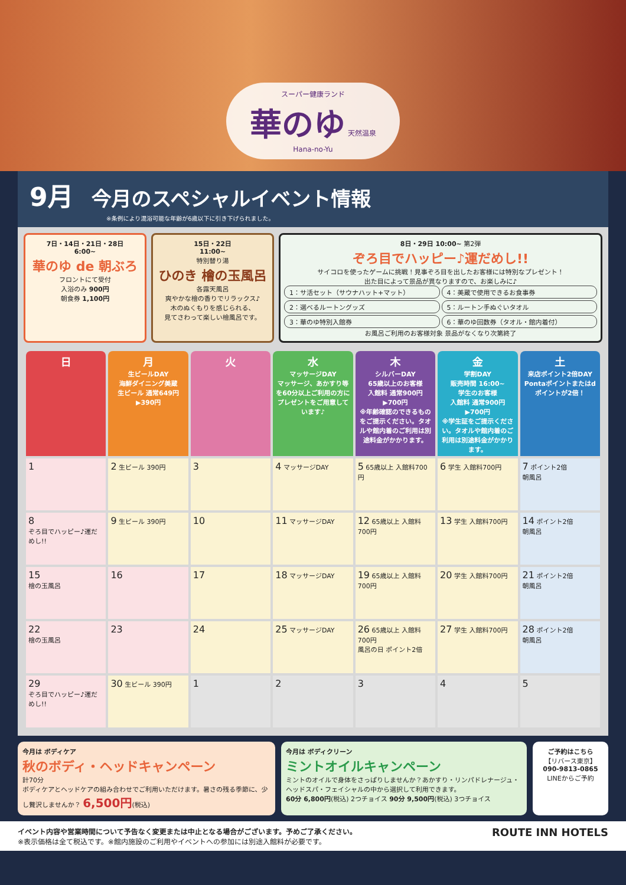スーパー健康ランド
華のゆ 天然温泉
Hana-no-Yu
9月 今月のスペシャルイベント情報
※条例により混浴可能な年齢が6歳以下に引き下げられました。
7日・14日・21日・28日
6:00~
華のゆ de 朝ぶろ
フロントにて受付
入浴のみ 900円
朝食券 1,100円
15日・22日
11:00~
特別替り湯
ひのき 檜の玉風呂
各露天風呂
爽やかな檜の香りでリラックス♪
木のぬくもりを感じられる、
見てさわって楽しい檜風呂です。
8日・29日 10:00~ 第2弾
ぞろ目でハッピー♪運だめし!!
サイコロを使ったゲームに挑戦！見事ぞろ目を出したお客様には特別なプレゼント！
出た目によって景品が異なりますので、お楽しみに♪
1：サ活セット（サウナハット+マット） 4：美蔵で使用できるお食事券 2：選べるルートングッズ 5：ルートン手ぬぐいタオル 3：華のゆ特別入館券 6：華のゆ回数券（タオル・館内着付）
お風呂ご利用のお客様対象 景品がなくなり次第終了
| 日 | 月 生ビールDAY 海鮮ダイニング美蔵 生ビール 通常649円 ▶390円 | 火 | 水 マッサージDAY マッサージ、あかすり等を60分以上ご利用の方に プレゼントをご用意しています♪ | 木 シルバーDAY 65歳以上のお客様 入館料 通常900円 ▶700円 ※年齢確認のできるものをご提示ください。タオルや館内着のご利用は別途料金がかかります。 | 金 学割DAY 販売時間 16:00~ 学生のお客様 入館料 通常900円 ▶700円 ※学生証をご提示ください。タオルや館内着のご利用は別途料金がかかります。 | 土 来店ポイント2倍DAY Pontaポイントまたはdポイントが2倍！ |
| --- | --- | --- | --- | --- | --- | --- |
| 1 | 2 生ビール 390円 | 3 | 4 マッサージDAY | 5 65歳以上 入館料700円 | 6 学生 入館料700円 | 7 ポイント2倍 朝風呂 |
| 8 ぞろ目でハッピー♪運だめし!! | 9 生ビール 390円 | 10 | 11 マッサージDAY | 12 65歳以上 入館料700円 | 13 学生 入館料700円 | 14 ポイント2倍 朝風呂 |
| 15 檜の玉風呂 | 16 | 17 | 18 マッサージDAY | 19 65歳以上 入館料700円 | 20 学生 入館料700円 | 21 ポイント2倍 朝風呂 |
| 22 檜の玉風呂 | 23 | 24 | 25 マッサージDAY | 26 65歳以上 入館料700円 風呂の日 ポイント2倍 | 27 学生 入館料700円 | 28 ポイント2倍 朝風呂 |
| 29 ぞろ目でハッピー♪運だめし!! | 30 生ビール 390円 | 1 | 2 | 3 | 4 | 5 |
今月は ボディケア
秋のボディ・ヘッドキャンペーン
計70分
ボディケアとヘッドケアの組み合わせでご利用いただけます。暑さの残る季節に、少し贅沢しませんか？ 6,500円(税込)
今月は ボディクリーン
ミントオイルキャンペーン
ミントのオイルで身体をさっぱりしませんか？あかすり・リンパドレナージュ・ヘッドスパ・フェイシャルの中から選択して利用できます。
60分 6,800円(税込) 2つチョイス 90分 9,500円(税込) 3つチョイス
ご予約はこちら
【リバース東京】
090-9813-0865
LINEからご予約
イベント内容や営業時間について予告なく変更または中止となる場合がございます。予めご了承ください。
※表示価格は全て税込です。※館内施設のご利用やイベントへの参加には別途入館料が必要です。
ROUTE INN HOTELS